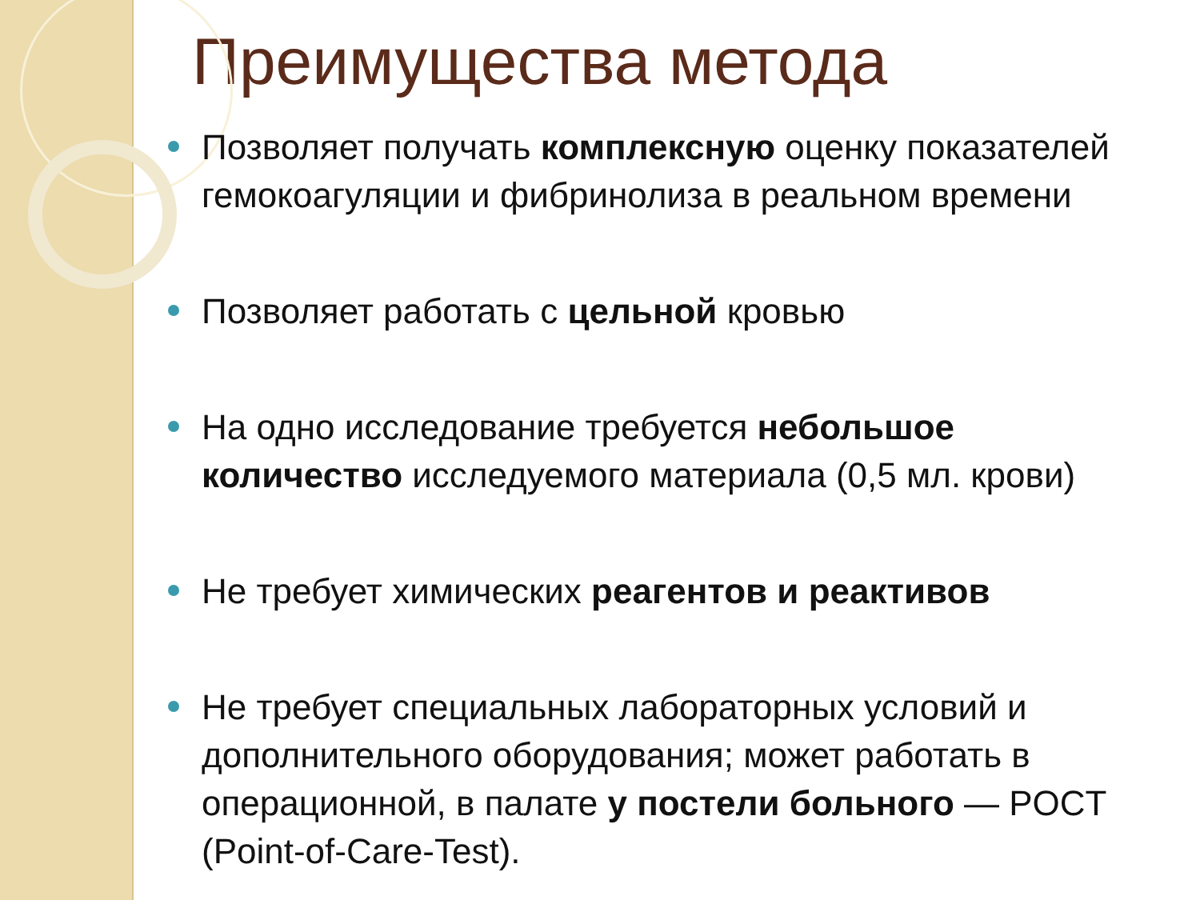Преимущества метода
Позволяет получать комплексную оценку показателей гемокоагуляции и фибринолиза в реальном времени
Позволяет работать с цельной кровью
На одно исследование требуется небольшое количество исследуемого материала (0,5 мл. крови)
Не требует химических реагентов и реактивов
Не требует специальных лабораторных условий и дополнительного оборудования; может работать в операционной, в палате у постели больного — POCT (Point-of-Care-Test).